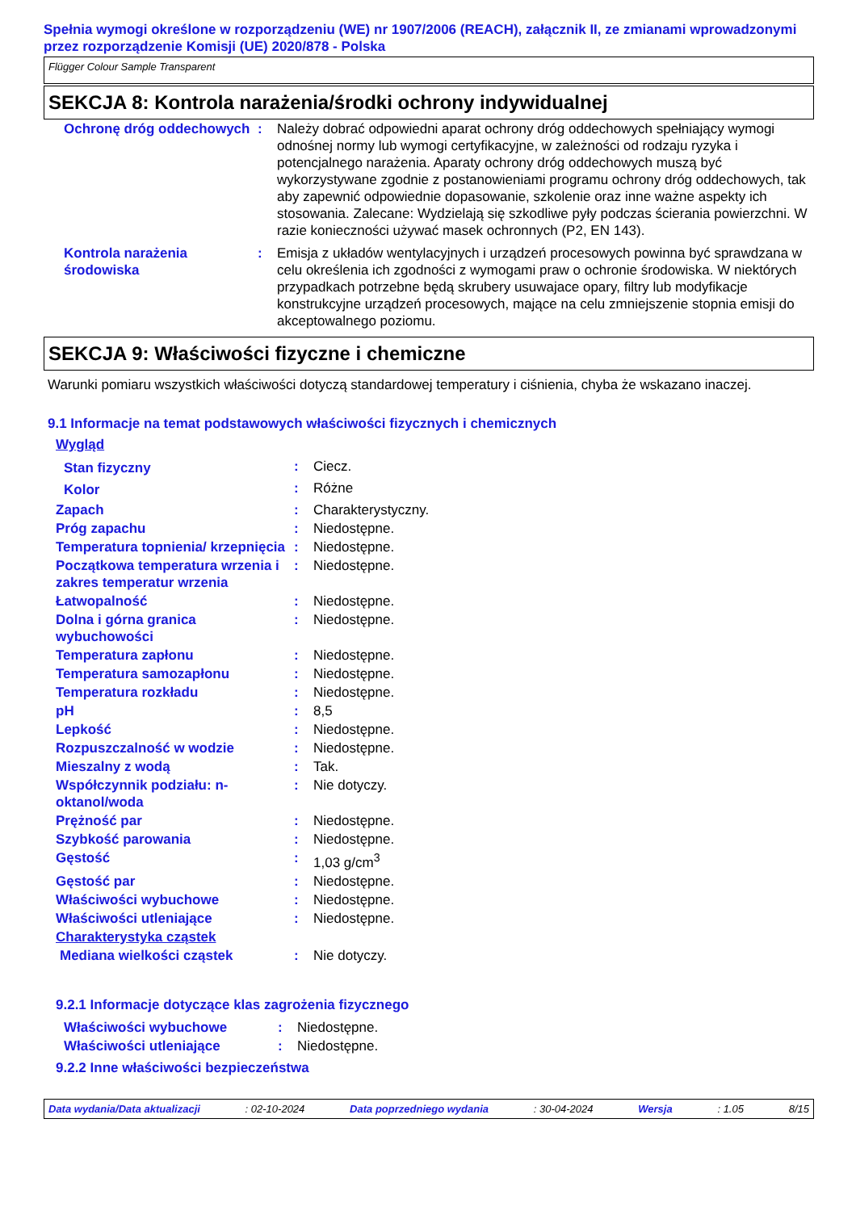Spełnia wymogi określone w rozporządzeniu (WE) nr 1907/2006 (REACH), załącznik II, ze zmianami wprowadzonymi przez rozporządzenie Komisji (UE) 2020/878 - Polska
Flügger Colour Sample Transparent
SEKCJA 8: Kontrola narażenia/środki ochrony indywidualnej
| Ochronę dróg oddechowych | : | Należy dobrać odpowiedni aparat ochrony dróg oddechowych spełniający wymogi odnośnej normy lub wymogi certyfikacyjne, w zależności od rodzaju ryzyka i potencjalnego narażenia. Aparaty ochrony dróg oddechowych muszą być wykorzystywane zgodnie z postanowieniami programu ochrony dróg oddechowych, tak aby zapewnić odpowiednie dopasowanie, szkolenie oraz inne ważne aspekty ich stosowania. Zalecane: Wydzielają się szkodliwe pyły podczas ścierania powierzchni. W razie konieczności używać masek ochronnych (P2, EN 143). |
| Kontrola narażenia środowiska | : | Emisja z układów wentylacyjnych i urządzeń procesowych powinna być sprawdzana w celu określenia ich zgodności z wymogami praw o ochronie środowiska. W niektórych przypadkach potrzebne będą skrubery usuwajace opary, filtry lub modyfikacje konstrukcyjne urządzeń procesowych, mające na celu zmniejszenie stopnia emisji do akceptowalnego poziomu. |
SEKCJA 9: Właściwości fizyczne i chemiczne
Warunki pomiaru wszystkich właściwości dotyczą standardowej temperatury i ciśnienia, chyba że wskazano inaczej.
9.1 Informacje na temat podstawowych właściwości fizycznych i chemicznych
| Wygląd | | |
| Stan fizyczny | : | Ciecz. |
| Kolor | : | Różne |
| Zapach | : | Charakterystyczny. |
| Próg zapachu | : | Niedostępne. |
| Temperatura topnienia/ krzepnięcia | : | Niedostępne. |
| Początkowa temperatura wrzenia i zakres temperatur wrzenia | : | Niedostępne. |
| Łatwopalność | : | Niedostępne. |
| Dolna i górna granica wybuchowości | : | Niedostępne. |
| Temperatura zapłonu | : | Niedostępne. |
| Temperatura samozapłonu | : | Niedostępne. |
| Temperatura rozkładu | : | Niedostępne. |
| pH | : | 8,5 |
| Lepkość | : | Niedostępne. |
| Rozpuszczalność w wodzie | : | Niedostępne. |
| Mieszalny z wodą | : | Tak. |
| Współczynnik podziału: n-oktanol/woda | : | Nie dotyczy. |
| Prężność par | : | Niedostępne. |
| Szybkość parowania | : | Niedostępne. |
| Gęstość | : | 1,03 g/cm<sup>3</sup> |
| Gęstość par | : | Niedostępne. |
| Właściwości wybuchowe | : | Niedostępne. |
| Właściwości utleniające | : | Niedostępne. |
| Charakterystyka cząstek | | |
| Mediana wielkości cząstek | : | Nie dotyczy. |
9.2.1 Informacje dotyczące klas zagrożenia fizycznego
| Właściwości wybuchowe | : | Niedostępne. |
| Właściwości utleniające | : | Niedostępne. |
9.2.2 Inne właściwości bezpieczeństwa
Data wydania/Data aktualizacji: 02-10-2024 Data poprzedniego wydania: 30-04-2024 Wersja: 1.05 8/15